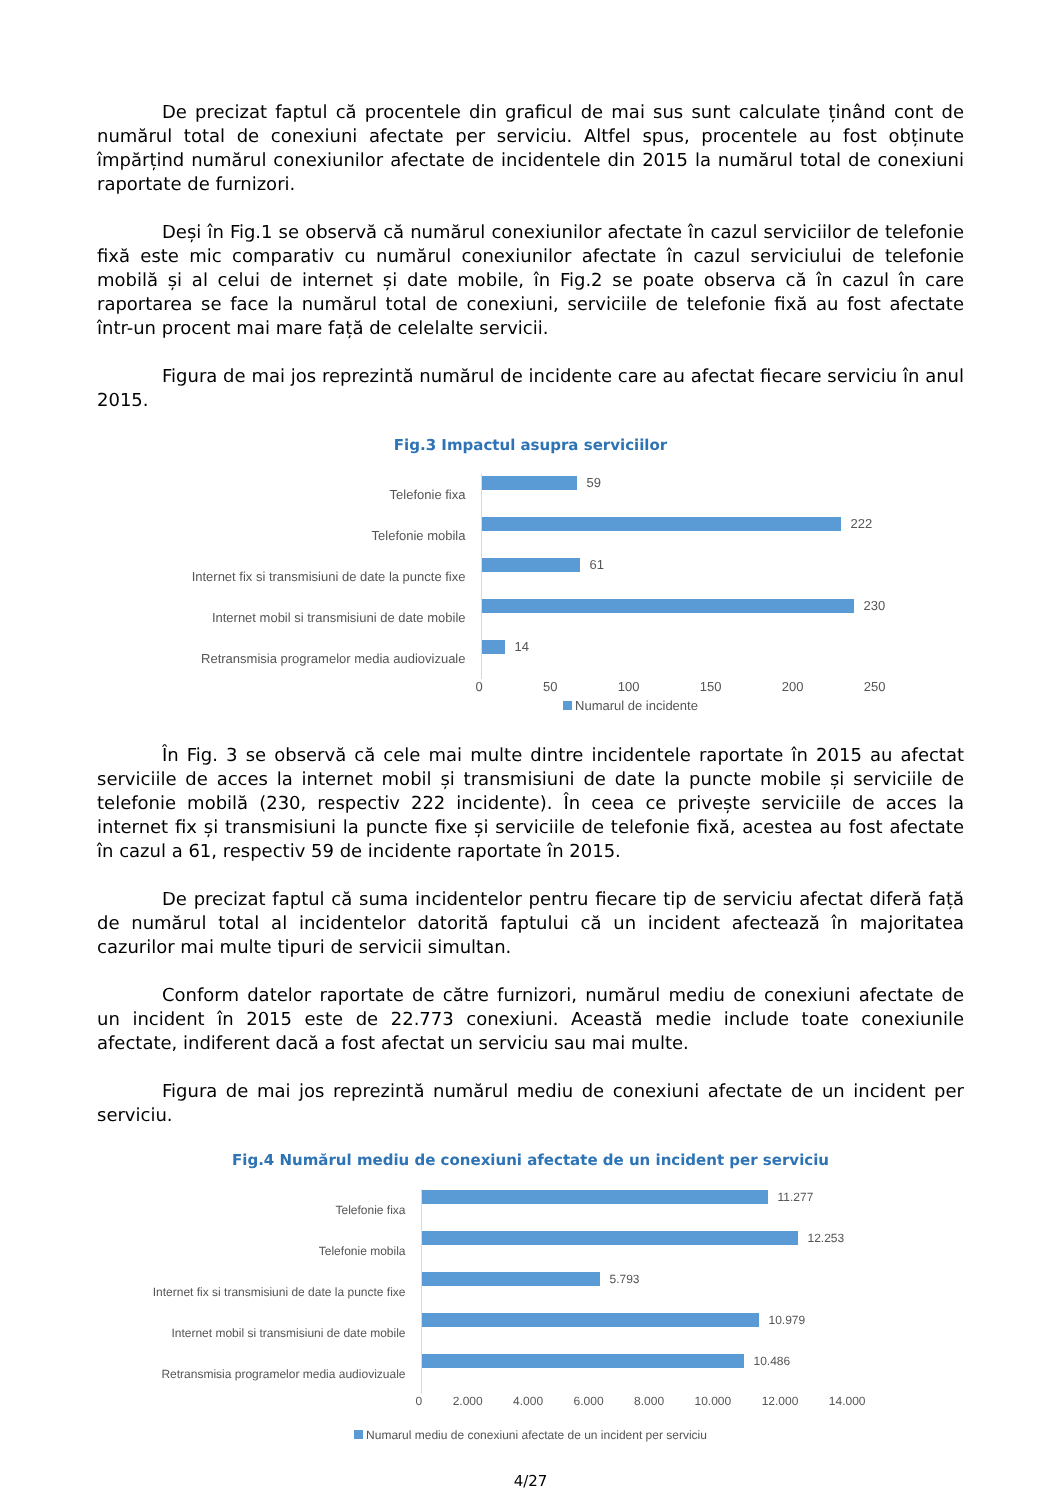De precizat faptul că procentele din graficul de mai sus sunt calculate ținând cont de numărul total de conexiuni afectate per serviciu. Altfel spus, procentele au fost obținute împărțind numărul conexiunilor afectate de incidentele din 2015 la numărul total de conexiuni raportate de furnizori.
Deși în Fig.1 se observă că numărul conexiunilor afectate în cazul serviciilor de telefonie fixă este mic comparativ cu numărul conexiunilor afectate în cazul serviciului de telefonie mobilă și al celui de internet și date mobile, în Fig.2 se poate observa că în cazul în care raportarea se face la numărul total de conexiuni, serviciile de telefonie fixă au fost afectate într-un procent mai mare față de celelalte servicii.
Figura de mai jos reprezintă numărul de incidente care au afectat fiecare serviciu în anul 2015.
Fig.3 Impactul asupra serviciilor
Telefonie fixa
59
Telefonie mobila
222
Internet fix si transmisiuni de date la puncte fixe
61
Internet mobil si transmisiuni de date mobile
230
Retransmisia programelor media audiovizuale
14
0 50 100 150 200 250
Numarul de incidente
În Fig. 3 se observă că cele mai multe dintre incidentele raportate în 2015 au afectat serviciile de acces la internet mobil și transmisiuni de date la puncte mobile și serviciile de telefonie mobilă (230, respectiv 222 incidente). În ceea ce privește serviciile de acces la internet fix și transmisiuni la puncte fixe și serviciile de telefonie fixă, acestea au fost afectate în cazul a 61, respectiv 59 de incidente raportate în 2015.
De precizat faptul că suma incidentelor pentru fiecare tip de serviciu afectat diferă față de numărul total al incidentelor datorită faptului că un incident afectează în majoritatea cazurilor mai multe tipuri de servicii simultan.
Conform datelor raportate de către furnizori, numărul mediu de conexiuni afectate de un incident în 2015 este de 22.773 conexiuni. Această medie include toate conexiunile afectate, indiferent dacă a fost afectat un serviciu sau mai multe.
Figura de mai jos reprezintă numărul mediu de conexiuni afectate de un incident per serviciu.
Fig.4 Numărul mediu de conexiuni afectate de un incident per serviciu
Telefonie fixa
11.277
Telefonie mobila
12.253
Internet fix si transmisiuni de date la puncte fixe
5.793
Internet mobil si transmisiuni de date mobile
10.979
Retransmisia programelor media audiovizuale
10.486
0 2.000 4.000 6.000 8.000 10.000 12.000 14.000
Numarul mediu de conexiuni afectate de un incident per serviciu
4/27